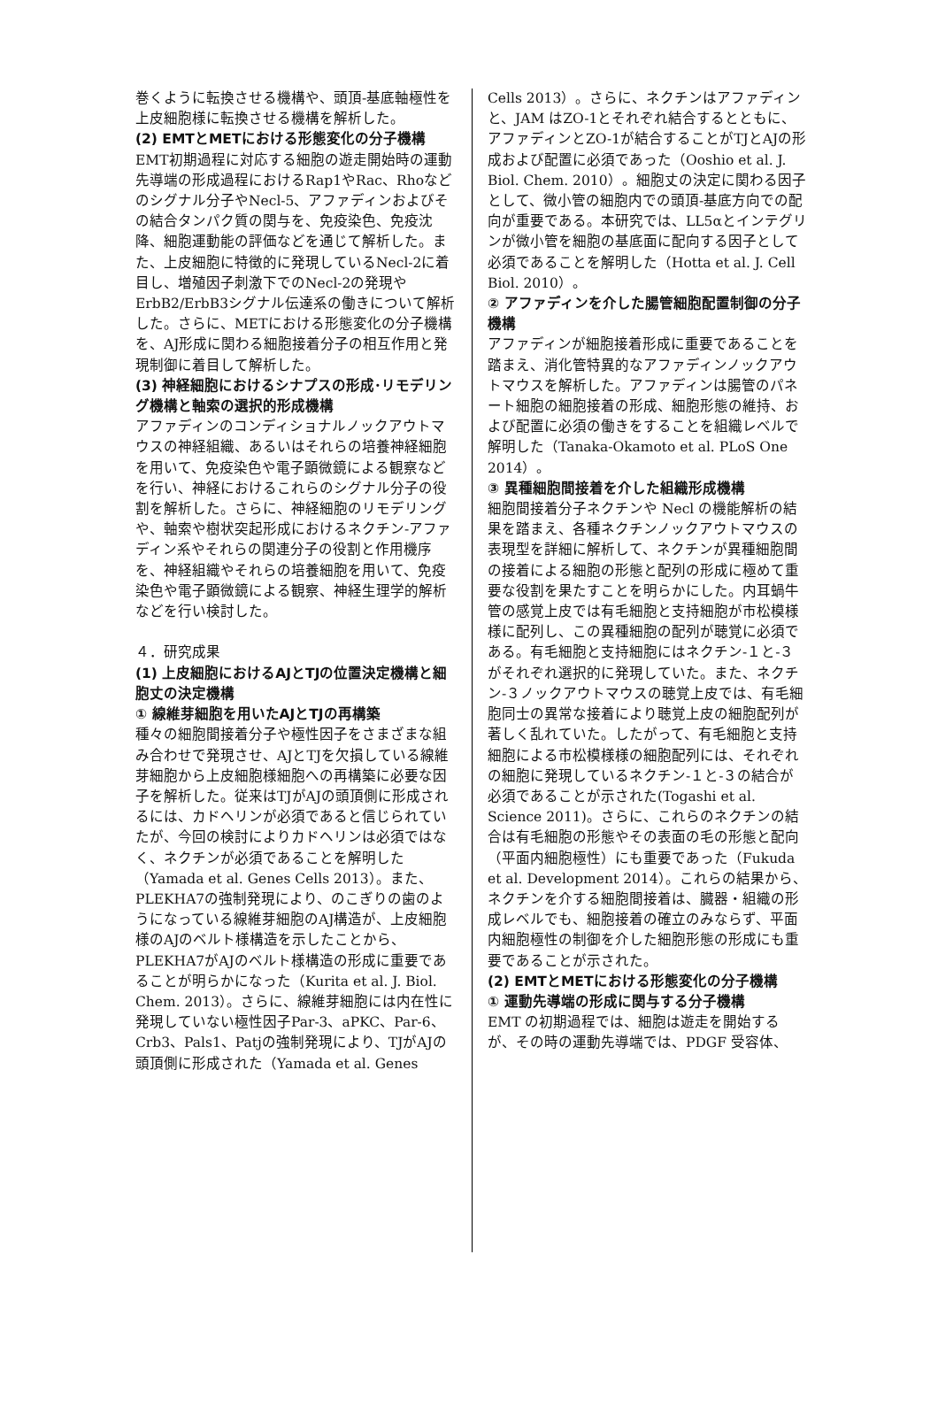巻くように転換させる機構や、頭頂-基底軸極性を上皮細胞様に転換させる機構を解析した。
(2) EMTとMETにおける形態変化の分子機構
EMT初期過程に対応する細胞の遊走開始時の運動先導端の形成過程におけるRap1やRac、Rhoなどのシグナル分子やNecl-5、アファディンおよびその結合タンパク質の関与を、免疫染色、免疫沈降、細胞運動能の評価などを通じて解析した。また、上皮細胞に特徴的に発現しているNecl-2に着目し、増殖因子刺激下でのNecl-2の発現やErbB2/ErbB3シグナル伝達系の働きについて解析した。さらに、METにおける形態変化の分子機構を、AJ形成に関わる細胞接着分子の相互作用と発現制御に着目して解析した。
(3) 神経細胞におけるシナプスの形成･リモデリング機構と軸索の選択的形成機構
アファディンのコンディショナルノックアウトマウスの神経組織、あるいはそれらの培養神経細胞を用いて、免疫染色や電子顕微鏡による観察などを行い、神経におけるこれらのシグナル分子の役割を解析した。さらに、神経細胞のリモデリングや、軸索や樹状突起形成におけるネクチン-アファディン系やそれらの関連分子の役割と作用機序を、神経組織やそれらの培養細胞を用いて、免疫染色や電子顕微鏡による観察、神経生理学的解析などを行い検討した。
４．研究成果
(1) 上皮細胞におけるAJとTJの位置決定機構と細胞丈の決定機構
① 線維芽細胞を用いたAJとTJの再構築
種々の細胞間接着分子や極性因子をさまざまな組み合わせで発現させ、AJとTJを欠損している線維芽細胞から上皮細胞様細胞への再構築に必要な因子を解析した。従来はTJがAJの頭頂側に形成されるには、カドヘリンが必須であると信じられていたが、今回の検討によりカドヘリンは必須ではなく、ネクチンが必須であることを解明した（Yamada et al. Genes Cells 2013）。また、PLEKHA7の強制発現により、のこぎりの歯のようになっている線維芽細胞のAJ構造が、上皮細胞様のAJのベルト様構造を示したことから、PLEKHA7がAJのベルト様構造の形成に重要であることが明らかになった（Kurita et al. J. Biol. Chem. 2013）。さらに、線維芽細胞には内在性に発現していない極性因子Par-3、aPKC、Par-6、Crb3、Pals1、Patjの強制発現により、TJがAJの頭頂側に形成された（Yamada et al. Genes
Cells 2013）。さらに、ネクチンはアファディンと、JAM はZO-1とそれぞれ結合するとともに、アファディンとZO-1が結合することがTJとAJの形成および配置に必須であった（Ooshio et al. J. Biol. Chem. 2010）。細胞丈の決定に関わる因子として、微小管の細胞内での頭頂-基底方向での配向が重要である。本研究では、LL5αとインテグリンが微小管を細胞の基底面に配向する因子として必須であることを解明した（Hotta et al. J. Cell Biol. 2010）。
② アファディンを介した腸管細胞配置制御の分子機構
アファディンが細胞接着形成に重要であることを踏まえ、消化管特異的なアファディンノックアウトマウスを解析した。アファディンは腸管のパネート細胞の細胞接着の形成、細胞形態の維持、および配置に必須の働きをすることを組織レベルで解明した（Tanaka-Okamoto et al. PLoS One 2014）。
③ 異種細胞間接着を介した組織形成機構
細胞間接着分子ネクチンや Necl の機能解析の結果を踏まえ、各種ネクチンノックアウトマウスの表現型を詳細に解析して、ネクチンが異種細胞間の接着による細胞の形態と配列の形成に極めて重要な役割を果たすことを明らかにした。内耳蝸牛管の感覚上皮では有毛細胞と支持細胞が市松模様様に配列し、この異種細胞の配列が聴覚に必須である。有毛細胞と支持細胞にはネクチン-１と-３がそれぞれ選択的に発現していた。また、ネクチン-３ノックアウトマウスの聴覚上皮では、有毛細胞同士の異常な接着により聴覚上皮の細胞配列が著しく乱れていた。したがって、有毛細胞と支持細胞による市松模様様の細胞配列には、それぞれの細胞に発現しているネクチン-１と-３の結合が必須であることが示された(Togashi et al. Science 2011)。さらに、これらのネクチンの結合は有毛細胞の形態やその表面の毛の形態と配向（平面内細胞極性）にも重要であった（Fukuda et al. Development 2014）。これらの結果から、ネクチンを介する細胞間接着は、臓器・組織の形成レベルでも、細胞接着の確立のみならず、平面内細胞極性の制御を介した細胞形態の形成にも重要であることが示された。
(2) EMTとMETにおける形態変化の分子機構
① 運動先導端の形成に関与する分子機構
EMT の初期過程では、細胞は遊走を開始するが、その時の運動先導端では、PDGF 受容体、